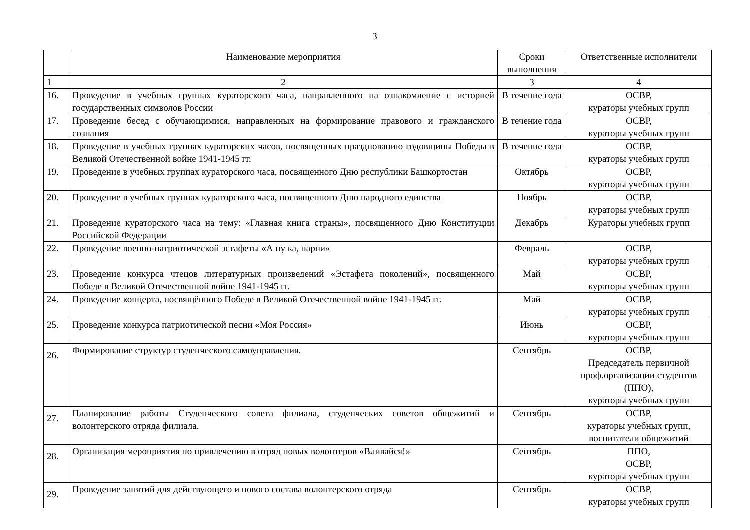3
| | Наименование мероприятия | Сроки выполнения | Ответственные исполнители |
| --- | --- | --- | --- |
| 1 | 2 | 3 | 4 |
| 16. | Проведение в учебных группах кураторского часа, направленного на ознакомление с историей государственных символов России | В течение года | ОСВР, кураторы учебных групп |
| 17. | Проведение бесед с обучающимися, направленных на формирование правового и гражданского сознания | В течение года | ОСВР, кураторы учебных групп |
| 18. | Проведение в учебных группах кураторских часов, посвященных празднованию годовщины Победы в Великой Отечественной войне 1941-1945 гг. | В течение года | ОСВР, кураторы учебных групп |
| 19. | Проведение в учебных группах кураторского часа, посвященного Дню республики Башкортостан | Октябрь | ОСВР, кураторы учебных групп |
| 20. | Проведение в учебных группах кураторского часа, посвященного Дню народного единства | Ноябрь | ОСВР, кураторы учебных групп |
| 21. | Проведение кураторского часа на тему: «Главная книга страны», посвященного Дню Конституции Российской Федерации | Декабрь | Кураторы учебных групп |
| 22. | Проведение военно-патриотической эстафеты «А ну ка, парни» | Февраль | ОСВР, кураторы учебных групп |
| 23. | Проведение конкурса чтецов литературных произведений «Эстафета поколений», посвященного Победе в Великой Отечественной войне 1941-1945 гг. | Май | ОСВР, кураторы учебных групп |
| 24. | Проведение концерта, посвящённого Победе в Великой Отечественной войне 1941-1945 гг. | Май | ОСВР, кураторы учебных групп |
| 25. | Проведение конкурса патриотической песни «Моя Россия» | Июнь | ОСВР, кураторы учебных групп |
| 26. | Формирование структур студенческого самоуправления. | Сентябрь | ОСВР, Председатель первичной проф.организации студентов (ППО), кураторы учебных групп |
| 27. | Планирование работы Студенческого совета филиала, студенческих советов общежитий и волонтерского отряда филиала. | Сентябрь | ОСВР, кураторы учебных групп, воспитатели общежитий |
| 28. | Организация мероприятия по привлечению в отряд новых волонтеров «Вливайся!» | Сентябрь | ППО, ОСВР, кураторы учебных групп |
| 29. | Проведение занятий для действующего и нового состава волонтерского отряда | Сентябрь | ОСВР, кураторы учебных групп |